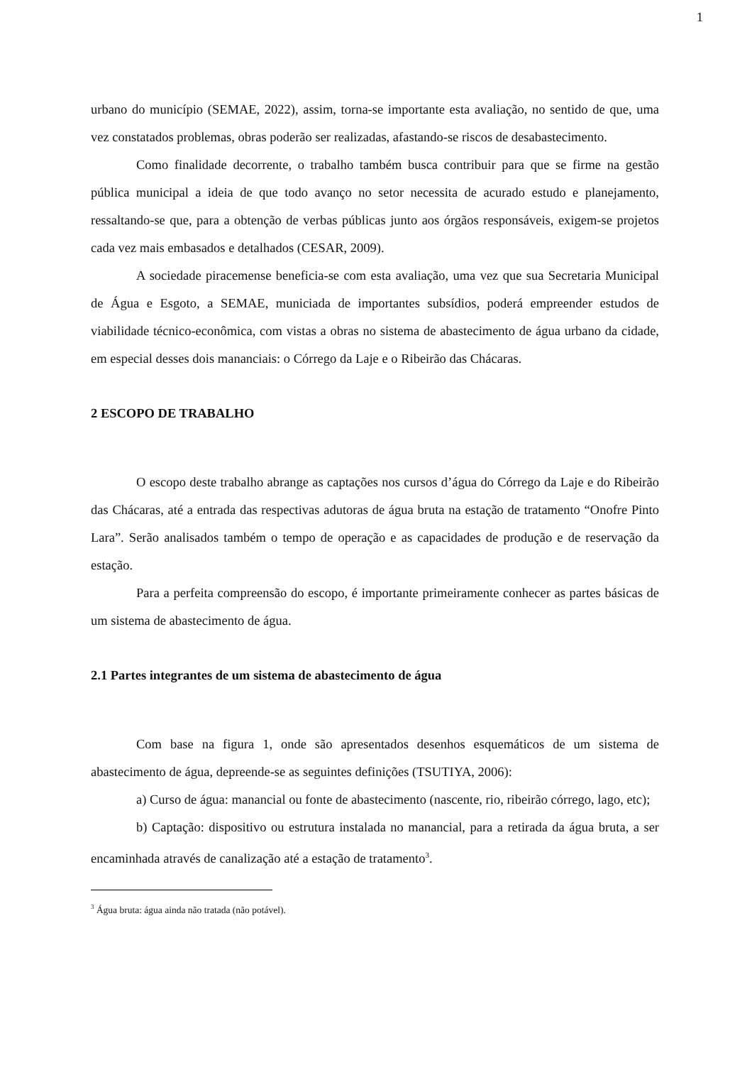1
urbano do município (SEMAE, 2022), assim, torna-se importante esta avaliação, no sentido de que, uma vez constatados problemas, obras poderão ser realizadas, afastando-se riscos de desabastecimento.
Como finalidade decorrente, o trabalho também busca contribuir para que se firme na gestão pública municipal a ideia de que todo avanço no setor necessita de acurado estudo e planejamento, ressaltando-se que, para a obtenção de verbas públicas junto aos órgãos responsáveis, exigem-se projetos cada vez mais embasados e detalhados (CESAR, 2009).
A sociedade piracemense beneficia-se com esta avaliação, uma vez que sua Secretaria Municipal de Água e Esgoto, a SEMAE, municiada de importantes subsídios, poderá empreender estudos de viabilidade técnico-econômica, com vistas a obras no sistema de abastecimento de água urbano da cidade, em especial desses dois mananciais: o Córrego da Laje e o Ribeirão das Chácaras.
2 ESCOPO DE TRABALHO
O escopo deste trabalho abrange as captações nos cursos d’água do Córrego da Laje e do Ribeirão das Chácaras, até a entrada das respectivas adutoras de água bruta na estação de tratamento “Onofre Pinto Lara”. Serão analisados também o tempo de operação e as capacidades de produção e de reservação da estação.
Para a perfeita compreensão do escopo, é importante primeiramente conhecer as partes básicas de um sistema de abastecimento de água.
2.1 Partes integrantes de um sistema de abastecimento de água
Com base na figura 1, onde são apresentados desenhos esquemáticos de um sistema de abastecimento de água, depreende-se as seguintes definições (TSUTIYA, 2006):
a) Curso de água: manancial ou fonte de abastecimento (nascente, rio, ribeirão córrego, lago, etc);
b) Captação: dispositivo ou estrutura instalada no manancial, para a retirada da água bruta, a ser encaminhada através de canalização até a estação de tratamento<sup>3</sup>.
<sup>3</sup> Água bruta: água ainda não tratada (não potável).